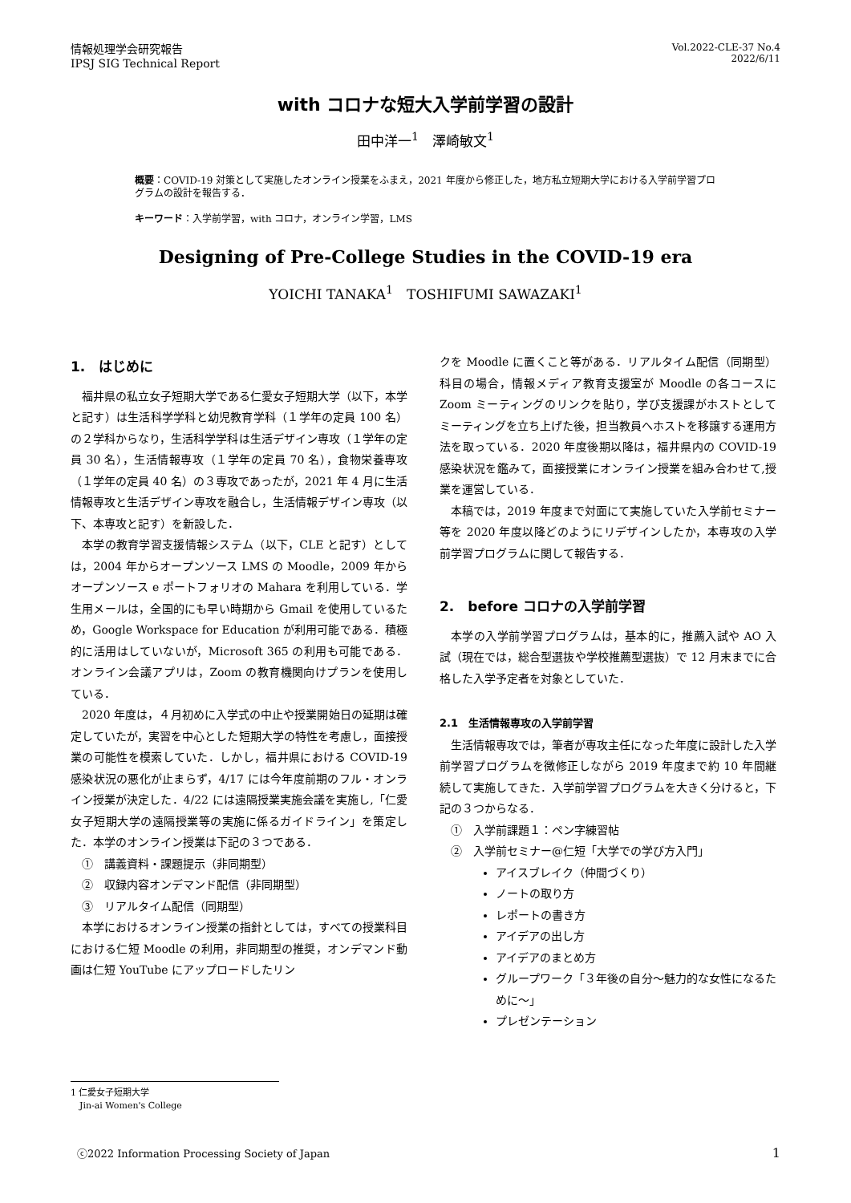情報処理学会研究報告
IPSJ SIG Technical Report
Vol.2022-CLE-37 No.4
2022/6/11
with コロナな短大入学前学習の設計
田中洋一<sup>1</sup>　澤崎敏文<sup>1</sup>
概要：COVID-19 対策として実施したオンライン授業をふまえ，2021 年度から修正した，地方私立短期大学における入学前学習プログラムの設計を報告する．
キーワード：入学前学習，with コロナ，オンライン学習，LMS
Designing of Pre-College Studies in the COVID-19 era
YOICHI TANAKA<sup>1</sup>　TOSHIFUMI SAWAZAKI<sup>1</sup>
1.　はじめに
福井県の私立女子短期大学である仁愛女子短期大学（以下，本学と記す）は生活科学学科と幼児教育学科（１学年の定員 100 名）の２学科からなり，生活科学学科は生活デザイン専攻（１学年の定員 30 名），生活情報専攻（１学年の定員 70 名），食物栄養専攻（１学年の定員 40 名）の３専攻であったが，2021 年 4 月に生活情報専攻と生活デザイン専攻を融合し，生活情報デザイン専攻（以下、本専攻と記す）を新設した．
本学の教育学習支援情報システム（以下，CLE と記す）としては，2004 年からオープンソース LMS の Moodle，2009 年からオープンソース e ポートフォリオの Mahara を利用している．学生用メールは，全国的にも早い時期から Gmail を使用しているため，Google Workspace for Education が利用可能である．積極的に活用はしていないが，Microsoft 365 の利用も可能である．オンライン会議アプリは，Zoom の教育機関向けプランを使用している．
2020 年度は，４月初めに入学式の中止や授業開始日の延期は確定していたが，実習を中心とした短期大学の特性を考慮し，面接授業の可能性を模索していた．しかし，福井県における COVID-19 感染状況の悪化が止まらず，4/17 には今年度前期のフル・オンライン授業が決定した．4/22 には遠隔授業実施会議を実施し,「仁愛女子短期大学の遠隔授業等の実施に係るガイドライン」を策定した．本学のオンライン授業は下記の３つである．
①　講義資料・課題提示（非同期型）
②　収録内容オンデマンド配信（非同期型）
③　リアルタイム配信（同期型）
本学におけるオンライン授業の指針としては，すべての授業科目における仁短 Moodle の利用，非同期型の推奨，オンデマンド動画は仁短 YouTube にアップロードしたリン
クを Moodle に置くこと等がある．リアルタイム配信（同期型）科目の場合，情報メディア教育支援室が Moodle の各コースに Zoom ミーティングのリンクを貼り，学び支援課がホストとしてミーティングを立ち上げた後，担当教員へホストを移譲する運用方法を取っている．2020 年度後期以降は，福井県内の COVID-19 感染状況を鑑みて，面接授業にオンライン授業を組み合わせて,授業を運営している．
本稿では，2019 年度まで対面にて実施していた入学前セミナー等を 2020 年度以降どのようにリデザインしたか，本専攻の入学前学習プログラムに関して報告する．
2.　before コロナの入学前学習
本学の入学前学習プログラムは，基本的に，推薦入試や AO 入試（現在では，総合型選抜や学校推薦型選抜）で 12 月末までに合格した入学予定者を対象としていた．
2.1　生活情報専攻の入学前学習
生活情報専攻では，筆者が専攻主任になった年度に設計した入学前学習プログラムを微修正しながら 2019 年度まで約 10 年間継続して実施してきた．入学前学習プログラムを大きく分けると，下記の３つからなる．
①　入学前課題１：ペン字練習帖
②　入学前セミナー@仁短「大学での学び方入門」
アイスブレイク（仲間づくり）
ノートの取り方
レポートの書き方
アイデアの出し方
アイデアのまとめ方
グループワーク「３年後の自分〜魅力的な女性になるために〜」
プレゼンテーション
1 仁愛女子短期大学
　Jin-ai Women's College
ⓒ2022 Information Processing Society of Japan 1